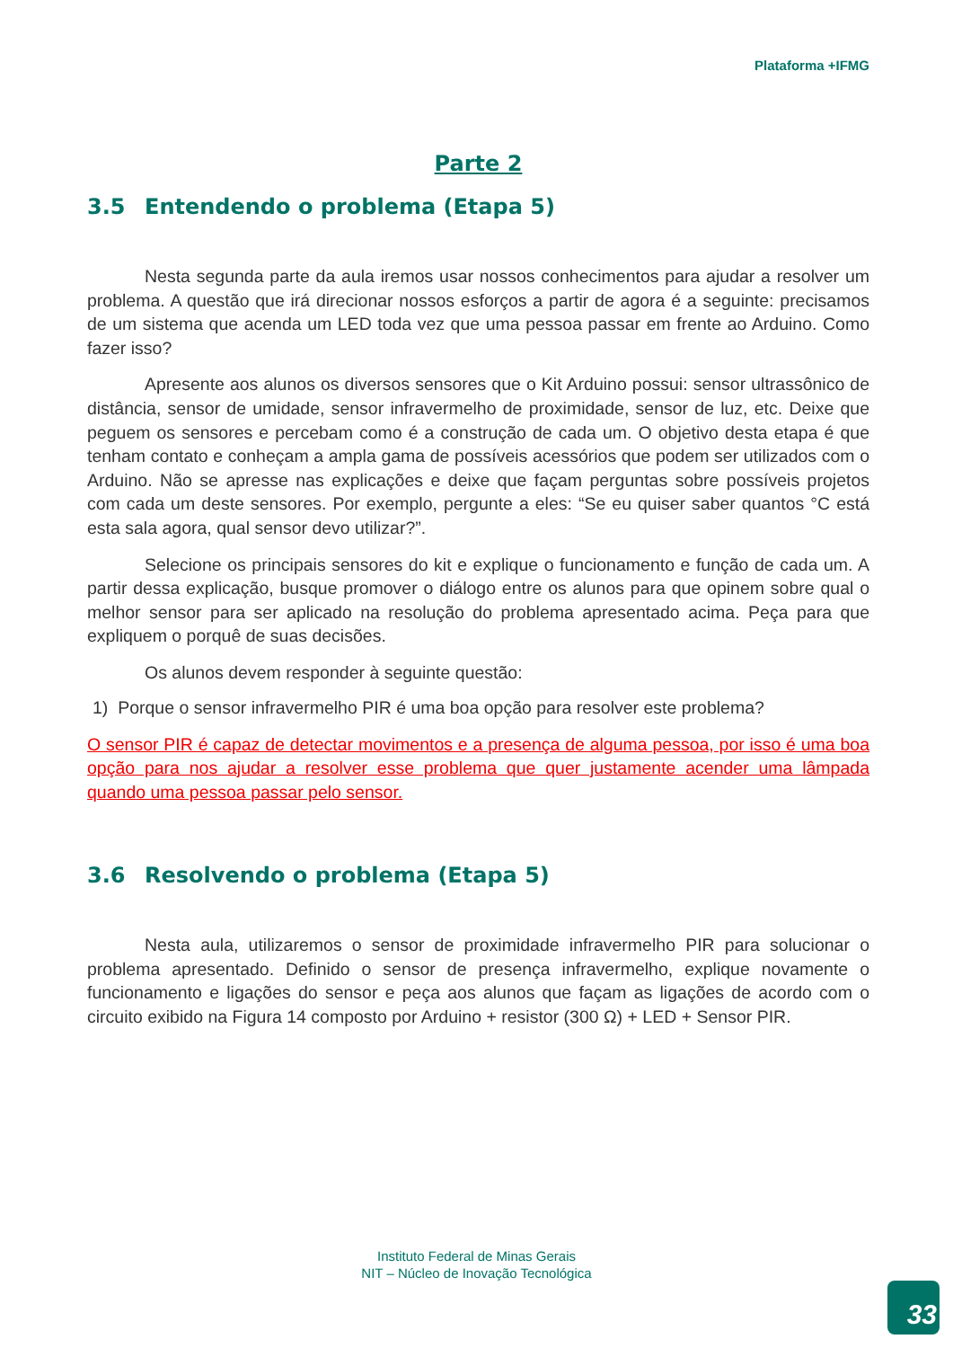Plataforma +IFMG
Parte 2
3.5 Entendendo o problema (Etapa 5)
Nesta segunda parte da aula iremos usar nossos conhecimentos para ajudar a resolver um problema. A questão que irá direcionar nossos esforços a partir de agora é a seguinte: precisamos de um sistema que acenda um LED toda vez que uma pessoa passar em frente ao Arduino. Como fazer isso?
Apresente aos alunos os diversos sensores que o Kit Arduino possui: sensor ultrassônico de distância, sensor de umidade, sensor infravermelho de proximidade, sensor de luz, etc. Deixe que peguem os sensores e percebam como é a construção de cada um. O objetivo desta etapa é que tenham contato e conheçam a ampla gama de possíveis acessórios que podem ser utilizados com o Arduino. Não se apresse nas explicações e deixe que façam perguntas sobre possíveis projetos com cada um deste sensores. Por exemplo, pergunte a eles: “Se eu quiser saber quantos °C está esta sala agora, qual sensor devo utilizar?”.
Selecione os principais sensores do kit e explique o funcionamento e função de cada um. A partir dessa explicação, busque promover o diálogo entre os alunos para que opinem sobre qual o melhor sensor para ser aplicado na resolução do problema apresentado acima. Peça para que expliquem o porquê de suas decisões.
Os alunos devem responder à seguinte questão:
1) Porque o sensor infravermelho PIR é uma boa opção para resolver este problema?
O sensor PIR é capaz de detectar movimentos e a presença de alguma pessoa, por isso é uma boa opção para nos ajudar a resolver esse problema que quer justamente acender uma lâmpada quando uma pessoa passar pelo sensor.
3.6 Resolvendo o problema (Etapa 5)
Nesta aula, utilizaremos o sensor de proximidade infravermelho PIR para solucionar o problema apresentado. Definido o sensor de presença infravermelho, explique novamente o funcionamento e ligações do sensor e peça aos alunos que façam as ligações de acordo com o circuito exibido na Figura 14 composto por Arduino + resistor (300 Ω) + LED + Sensor PIR.
Instituto Federal de Minas Gerais
NIT – Núcleo de Inovação Tecnológica
33